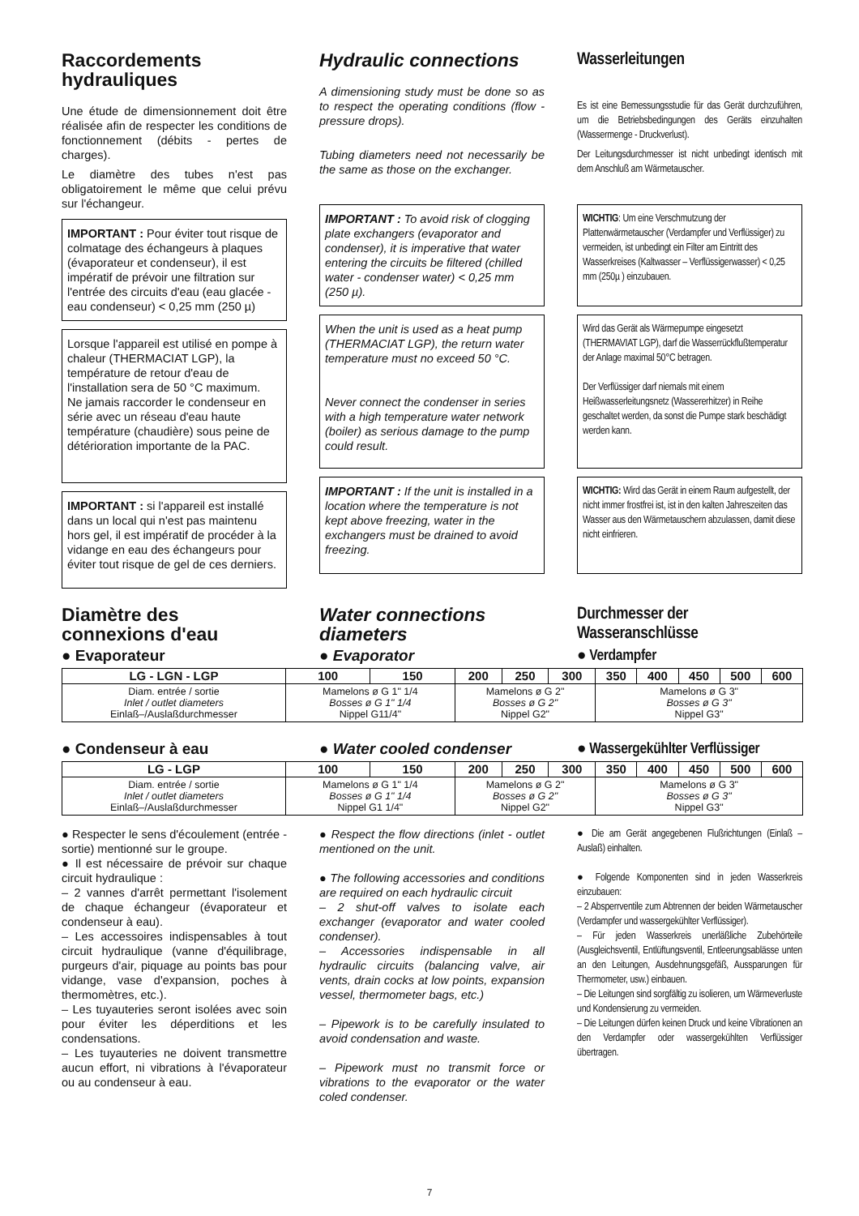Raccordements hydrauliques
Une étude de dimensionnement doit être réalisée afin de respecter les conditions de fonctionnement (débits - pertes de charges).
Le diamètre des tubes n'est pas obligatoirement le même que celui prévu sur l'échangeur.
IMPORTANT : Pour éviter tout risque de colmatage des échangeurs à plaques (évaporateur et condenseur), il est impératif de prévoir une filtration sur l'entrée des circuits d'eau (eau glacée - eau condenseur) < 0,25 mm (250 µ)
Lorsque l'appareil est utilisé en pompe à chaleur (THERMACIAT LGP), la température de retour d'eau de l'installation sera de 50 °C maximum.
Ne jamais raccorder le condenseur en série avec un réseau d'eau haute température (chaudière) sous peine de détérioration importante de la PAC.
IMPORTANT : si l'appareil est installé dans un local qui n'est pas maintenu hors gel, il est impératif de procéder à la vidange en eau des échangeurs pour éviter tout risque de gel de ces derniers.
Hydraulic connections
A dimensioning study must be done so as to respect the operating conditions (flow - pressure drops).
Tubing diameters need not necessarily be the same as those on the exchanger.
IMPORTANT : To avoid risk of clogging plate exchangers (evaporator and condenser), it is imperative that water entering the circuits be filtered (chilled water - condenser water) < 0,25 mm (250 µ).
When the unit is used as a heat pump (THERMACIAT LGP), the return water temperature must no exceed 50 °C.
Never connect the condenser in series with a high temperature water network (boiler) as serious damage to the pump could result.
IMPORTANT : If the unit is installed in a location where the temperature is not kept above freezing, water in the exchangers must be drained to avoid freezing.
Wasserleitungen
Es ist eine Bemessungsstudie für das Gerät durchzuführen, um die Betriebsbedingungen des Geräts einzuhalten (Wassermenge - Druckverlust).
Der Leitungsdurchmesser ist nicht unbedingt identisch mit dem Anschluß am Wärmetauscher.
WICHTIG: Um eine Verschmutzung der Plattenwärmetauscher (Verdampfer und Verflüssiger) zu vermeiden, ist unbedingt ein Filter am Eintritt des Wasserkreises (Kaltwasser – Verflüssigerwasser) < 0,25 mm (250µ ) einzubauen.
Wird das Gerät als Wärmepumpe eingesetzt (THERMAVIAT LGP), darf die Wasserrückflußtemperatur der Anlage maximal 50°C betragen.
Der Verflüssiger darf niemals mit einem Heißwasserleitungsnetz (Wassererhitzer) in Reihe geschaltet werden, da sonst die Pumpe stark beschädigt werden kann.
WICHTIG: Wird das Gerät in einem Raum aufgestellt, der nicht immer frostfrei ist, ist in den kalten Jahreszeiten das Wasser aus den Wärmetauschern abzulassen, damit diese nicht einfrieren.
Diamètre des connexions d'eau
● Evaporateur
Water connections diameters
● Evaporator
Durchmesser der Wasseranschlüsse
● Verdampfer
| LG - LGN - LGP | 100 | 150 | 200 | 250 | 300 | 350 | 400 | 450 | 500 | 600 |
| --- | --- | --- | --- | --- | --- | --- | --- | --- | --- | --- |
| Diam. entrée / sortie Inlet / outlet diameters Einlaß–/Auslaßdurchmesser | Mamelons ø G 1" 1/4 Bosses ø G 1" 1/4 Nippel G11/4" | | Mamelons ø G 2" Bosses ø G 2" Nippel G2" | | | Mamelons ø G 3" Bosses ø G 3" Nippel G3" | | | | |
● Condenseur à eau ● Water cooled condenser ● Wassergekühlter Verflüssiger
| LG - LGP | 100 | 150 | 200 | 250 | 300 | 350 | 400 | 450 | 500 | 600 |
| --- | --- | --- | --- | --- | --- | --- | --- | --- | --- | --- |
| Diam. entrée / sortie Inlet / outlet diameters Einlaß–/Auslaßdurchmesser | Mamelons ø G 1" 1/4 Bosses ø G 1" 1/4 Nippel G1 1/4" | | Mamelons ø G 2" Bosses ø G 2" Nippel G2" | | | Mamelons ø G 3" Bosses ø G 3" Nippel G3" | | | | |
● Respecter le sens d'écoulement (entrée - sortie) mentionné sur le groupe.
● Il est nécessaire de prévoir sur chaque circuit hydraulique :
– 2 vannes d'arrêt permettant l'isolement de chaque échangeur (évaporateur et condenseur à eau).
– Les accessoires indispensables à tout circuit hydraulique (vanne d'équilibrage, purgeurs d'air, piquage au points bas pour vidange, vase d'expansion, poches à thermomètres, etc.).
– Les tuyauteries seront isolées avec soin pour éviter les déperditions et les condensations.
– Les tuyauteries ne doivent transmettre aucun effort, ni vibrations à l'évaporateur ou au condenseur à eau.
● Respect the flow directions (inlet - outlet mentioned on the unit.
● The following accessories and conditions are required on each hydraulic circuit
– 2 shut-off valves to isolate each exchanger (evaporator and water cooled condenser).
– Accessories indispensable in all hydraulic circuits (balancing valve, air vents, drain cocks at low points, expansion vessel, thermometer bags, etc.)
– Pipework is to be carefully insulated to avoid condensation and waste.
– Pipework must no transmit force or vibrations to the evaporator or the water coled condenser.
● Die am Gerät angegebenen Flußrichtungen (Einlaß – Auslaß) einhalten.
● Folgende Komponenten sind in jeden Wasserkreis einzubauen:
– 2 Absperrventile zum Abtrennen der beiden Wärmetauscher (Verdampfer und wassergekühlter Verflüssiger).
– Für jeden Wasserkreis unerläßliche Zubehörteile (Ausgleichsventil, Entlüftungsventil, Entleerungsablässe unten an den Leitungen, Ausdehnungsgefäß, Aussparungen für Thermometer, usw.) einbauen.
– Die Leitungen sind sorgfältig zu isolieren, um Wärmeverluste und Kondensierung zu vermeiden.
– Die Leitungen dürfen keinen Druck und keine Vibrationen an den Verdampfer oder wassergekühlten Verflüssiger übertragen.
7